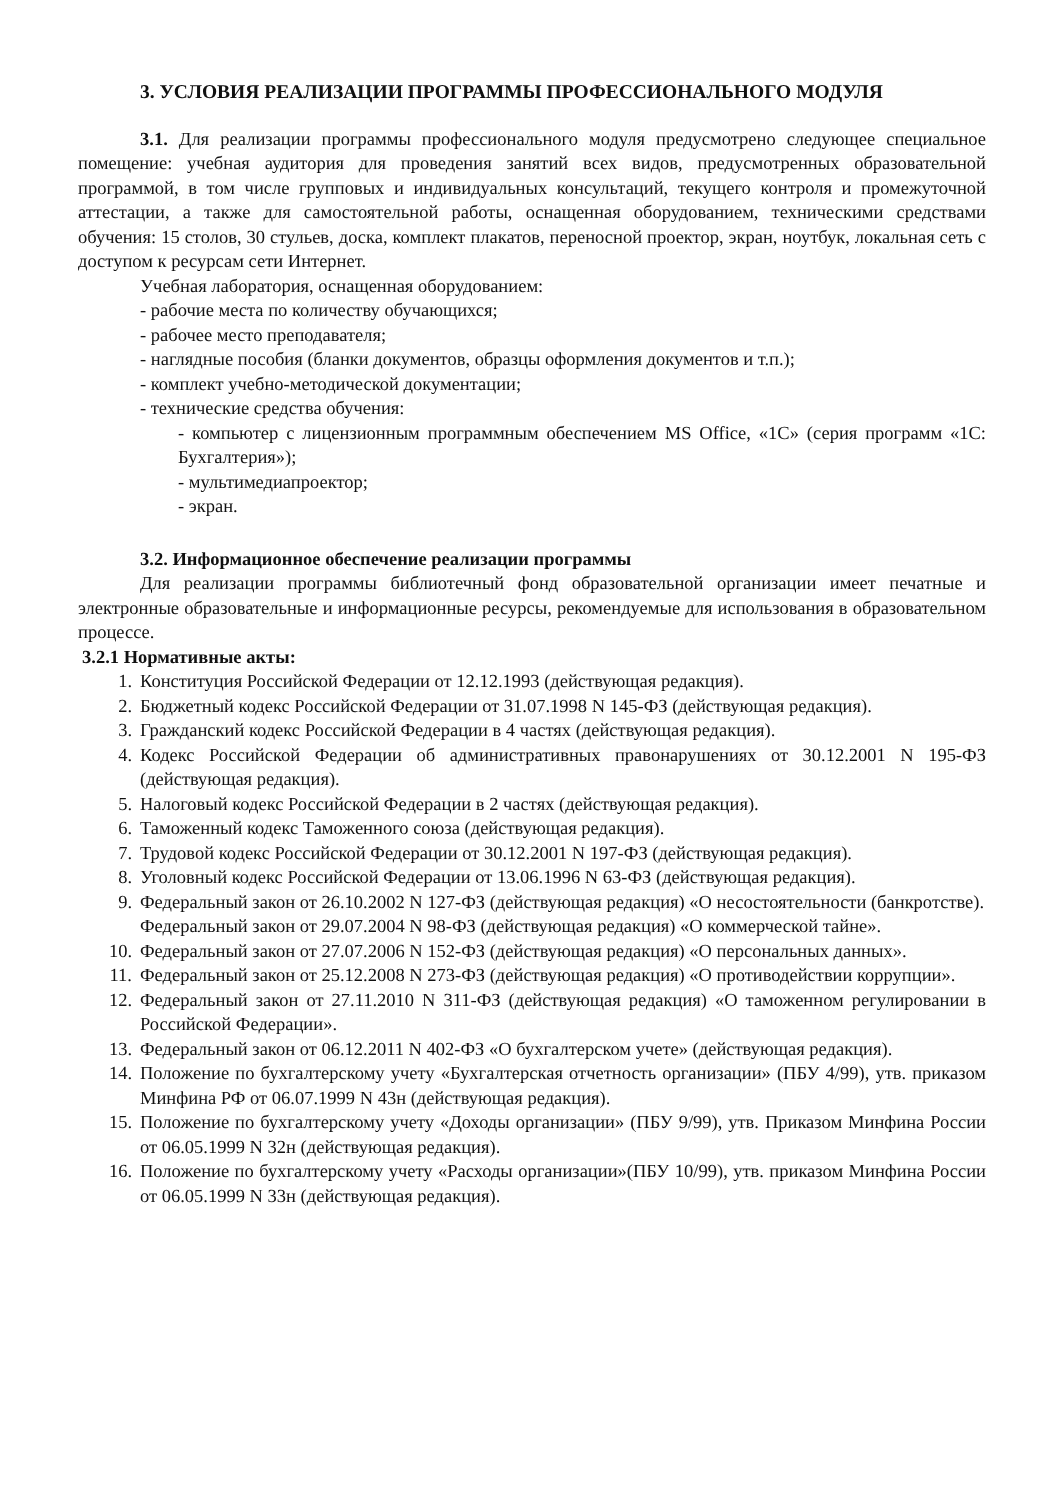3. УСЛОВИЯ РЕАЛИЗАЦИИ ПРОГРАММЫ ПРОФЕССИОНАЛЬНОГО МОДУЛЯ
3.1. Для реализации программы профессионального модуля предусмотрено следующее специальное помещение: учебная аудитория для проведения занятий всех видов, предусмотренных образовательной программой, в том числе групповых и индивидуальных консультаций, текущего контроля и промежуточной аттестации, а также для самостоятельной работы, оснащенная оборудованием, техническими средствами обучения: 15 столов, 30 стульев, доска, комплект плакатов, переносной проектор, экран, ноутбук, локальная сеть с доступом к ресурсам сети Интернет.
Учебная лаборатория, оснащенная оборудованием:
- рабочие места по количеству обучающихся;
- рабочее место преподавателя;
- наглядные пособия (бланки документов, образцы оформления документов и т.п.);
- комплект учебно-методической документации;
- технические средства обучения:
- компьютер с лицензионным программным обеспечением MS Office, «1С» (серия программ «1С: Бухгалтерия»);
- мультимедиапроектор;
- экран.
3.2. Информационное обеспечение реализации программы
Для реализации программы библиотечный фонд образовательной организации имеет печатные и электронные образовательные и информационные ресурсы, рекомендуемые для использования в образовательном процессе.
3.2.1 Нормативные акты:
1. Конституция Российской Федерации от 12.12.1993 (действующая редакция).
2. Бюджетный кодекс Российской Федерации от 31.07.1998 N 145-ФЗ (действующая редакция).
3. Гражданский кодекс Российской Федерации в 4 частях (действующая редакция).
4. Кодекс Российской Федерации об административных правонарушениях от 30.12.2001 N 195-ФЗ (действующая редакция).
5. Налоговый кодекс Российской Федерации в 2 частях (действующая редакция).
6. Таможенный кодекс Таможенного союза (действующая редакция).
7. Трудовой кодекс Российской Федерации от 30.12.2001 N 197-ФЗ (действующая редакция).
8. Уголовный кодекс Российской Федерации от 13.06.1996 N 63-ФЗ (действующая редакция).
9. Федеральный закон от 26.10.2002 N 127-ФЗ (действующая редакция) «О несостоятельности (банкротстве).
Федеральный закон от 29.07.2004 N 98-ФЗ (действующая редакция) «О коммерческой тайне».
10. Федеральный закон от 27.07.2006 N 152-ФЗ (действующая редакция) «О персональных данных».
11. Федеральный закон от 25.12.2008 N 273-ФЗ (действующая редакция) «О противодействии коррупции».
12. Федеральный закон от 27.11.2010 N 311-ФЗ (действующая редакция) «О таможенном регулировании в Российской Федерации».
13. Федеральный закон от 06.12.2011 N 402-ФЗ «О бухгалтерском учете» (действующая редакция).
14. Положение по бухгалтерскому учету «Бухгалтерская отчетность организации» (ПБУ 4/99), утв. приказом Минфина РФ от 06.07.1999 N 43н (действующая редакция).
15. Положение по бухгалтерскому учету «Доходы организации» (ПБУ 9/99), утв. Приказом Минфина России от 06.05.1999 N 32н (действующая редакция).
16. Положение по бухгалтерскому учету «Расходы организации»(ПБУ 10/99), утв. приказом Минфина России от 06.05.1999 N 33н (действующая редакция).